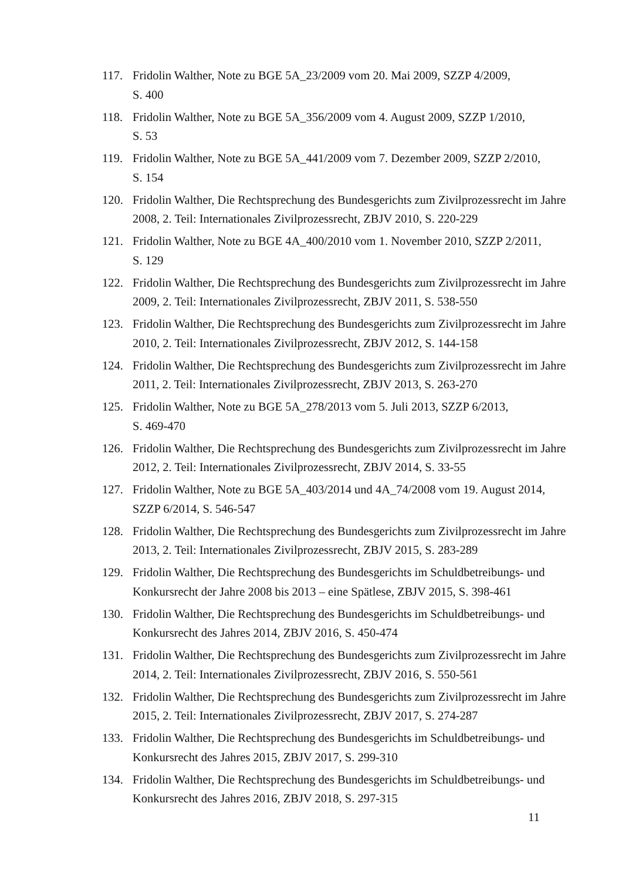117. Fridolin Walther, Note zu BGE 5A_23/2009 vom 20. Mai 2009, SZZP 4/2009,
S. 400
118. Fridolin Walther, Note zu BGE 5A_356/2009 vom 4. August 2009, SZZP 1/2010,
S. 53
119. Fridolin Walther, Note zu BGE 5A_441/2009 vom 7. Dezember 2009, SZZP 2/2010,
S. 154
120. Fridolin Walther, Die Rechtsprechung des Bundesgerichts zum Zivilprozessrecht im Jahre 2008, 2. Teil: Internationales Zivilprozessrecht, ZBJV 2010, S. 220-229
121. Fridolin Walther, Note zu BGE 4A_400/2010 vom 1. November 2010, SZZP 2/2011,
S. 129
122. Fridolin Walther, Die Rechtsprechung des Bundesgerichts zum Zivilprozessrecht im Jahre 2009, 2. Teil: Internationales Zivilprozessrecht, ZBJV 2011, S. 538-550
123. Fridolin Walther, Die Rechtsprechung des Bundesgerichts zum Zivilprozessrecht im Jahre 2010, 2. Teil: Internationales Zivilprozessrecht, ZBJV 2012, S. 144-158
124. Fridolin Walther, Die Rechtsprechung des Bundesgerichts zum Zivilprozessrecht im Jahre 2011, 2. Teil: Internationales Zivilprozessrecht, ZBJV 2013, S. 263-270
125. Fridolin Walther, Note zu BGE 5A_278/2013 vom 5. Juli 2013, SZZP 6/2013,
S. 469-470
126. Fridolin Walther, Die Rechtsprechung des Bundesgerichts zum Zivilprozessrecht im Jahre 2012, 2. Teil: Internationales Zivilprozessrecht, ZBJV 2014, S. 33-55
127. Fridolin Walther, Note zu BGE 5A_403/2014 und 4A_74/2008 vom 19. August 2014, SZZP 6/2014, S. 546-547
128. Fridolin Walther, Die Rechtsprechung des Bundesgerichts zum Zivilprozessrecht im Jahre 2013, 2. Teil: Internationales Zivilprozessrecht, ZBJV 2015, S. 283-289
129. Fridolin Walther, Die Rechtsprechung des Bundesgerichts im Schuldbetreibungs- und Konkursrecht der Jahre 2008 bis 2013 – eine Spätlese, ZBJV 2015, S. 398-461
130. Fridolin Walther, Die Rechtsprechung des Bundesgerichts im Schuldbetreibungs- und Konkursrecht des Jahres 2014, ZBJV 2016, S. 450-474
131. Fridolin Walther, Die Rechtsprechung des Bundesgerichts zum Zivilprozessrecht im Jahre 2014, 2. Teil: Internationales Zivilprozessrecht, ZBJV 2016, S. 550-561
132. Fridolin Walther, Die Rechtsprechung des Bundesgerichts zum Zivilprozessrecht im Jahre 2015, 2. Teil: Internationales Zivilprozessrecht, ZBJV 2017, S. 274-287
133. Fridolin Walther, Die Rechtsprechung des Bundesgerichts im Schuldbetreibungs- und Konkursrecht des Jahres 2015, ZBJV 2017, S. 299-310
134. Fridolin Walther, Die Rechtsprechung des Bundesgerichts im Schuldbetreibungs- und Konkursrecht des Jahres 2016, ZBJV 2018, S. 297-315
11